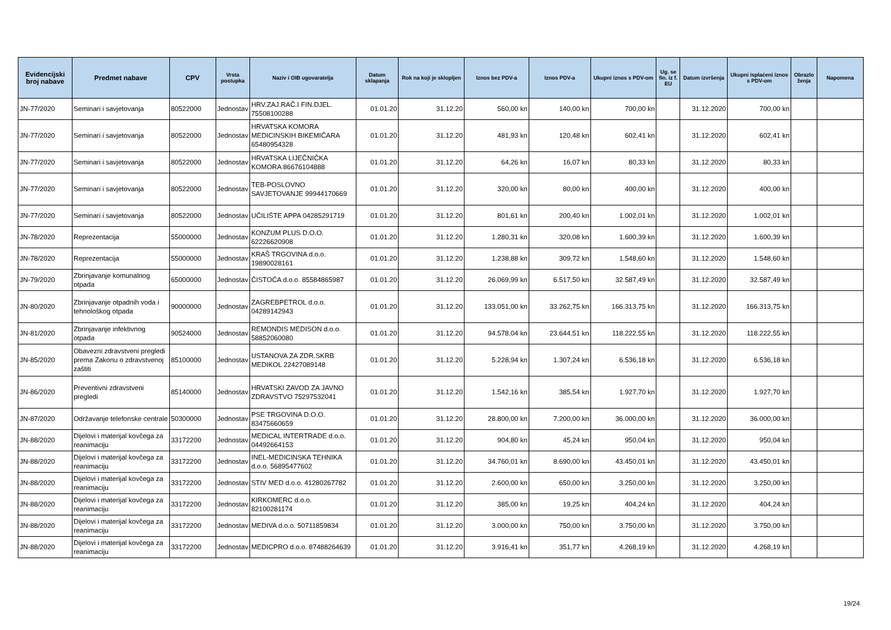| Evidencijski broj nabave | Predmet nabave | CPV | Vrsta postupka | Naziv i OIB ugovaratelja | Datum sklapanja | Rok na koji je sklopljen | Iznos bez PDV-a | Iznos PDV-a | Ukupni iznos s PDV-om | Ug. se fin. iz f. EU | Datum izvršenja | Ukupni isplaćeni iznos s PDV-om | Obrazlo ženja | Napomena |
| --- | --- | --- | --- | --- | --- | --- | --- | --- | --- | --- | --- | --- | --- | --- |
| JN-77/2020 | Seminari i savjetovanja | 80522000 | Jednostav | HRV.ZAJ.RAČ.I FIN.DJEL. 75508100288 | 01.01.20 | 31.12.20 | 560,00 kn | 140,00 kn | 700,00 kn | | 31.12.2020 | 700,00 kn | | |
| JN-77/2020 | Seminari i savjetovanja | 80522000 | Jednostav | HRVATSKA KOMORA MEDICINSKIH BIKEMIČARA 65480954328 | 01.01.20 | 31.12.20 | 481,93 kn | 120,48 kn | 602,41 kn | | 31.12.2020 | 602,41 kn | | |
| JN-77/2020 | Seminari i savjetovanja | 80522000 | Jednostav | HRVATSKA LIJEČNIČKA KOMORA 86676104888 | 01.01.20 | 31.12.20 | 64,26 kn | 16,07 kn | 80,33 kn | | 31.12.2020 | 80,33 kn | | |
| JN-77/2020 | Seminari i savjetovanja | 80522000 | Jednostav | TEB-POSLOVNO SAVJETOVANJE 99944170669 | 01.01.20 | 31.12.20 | 320,00 kn | 80,00 kn | 400,00 kn | | 31.12.2020 | 400,00 kn | | |
| JN-77/2020 | Seminari i savjetovanja | 80522000 | Jednostav | UČILIŠTE APPA 04285291719 | 01.01.20 | 31.12.20 | 801,61 kn | 200,40 kn | 1.002,01 kn | | 31.12.2020 | 1.002,01 kn | | |
| JN-78/2020 | Reprezentacija | 55000000 | Jednostav | KONZUM PLUS D.O.O. 62226620908 | 01.01.20 | 31.12.20 | 1.280,31 kn | 320,08 kn | 1.600,39 kn | | 31.12.2020 | 1.600,39 kn | | |
| JN-78/2020 | Reprezentacija | 55000000 | Jednostav | KRAŠ TRGOVINA d.o.o. 19890028161 | 01.01.20 | 31.12.20 | 1.238,88 kn | 309,72 kn | 1.548,60 kn | | 31.12.2020 | 1.548,60 kn | | |
| JN-79/2020 | Zbrinjavanje komunalnog otpada | 65000000 | Jednostav | ČISTOĆA d.o.o. 85584865987 | 01.01.20 | 31.12.20 | 26.069,99 kn | 6.517,50 kn | 32.587,49 kn | | 31.12.2020 | 32.587,49 kn | | |
| JN-80/2020 | Zbrinjavanje otpadnih voda i tehnološkog otpada | 90000000 | Jednostav | ZAGREBPETROL d.o.o. 04289142943 | 01.01.20 | 31.12.20 | 133.051,00 kn | 33.262,75 kn | 166.313,75 kn | | 31.12.2020 | 166.313,75 kn | | |
| JN-81/2020 | Zbrinjavanje infektivnog otpada | 90524000 | Jednostav | REMONDIS MEDISON d.o.o. 58852060080 | 01.01.20 | 31.12.20 | 94.578,04 kn | 23.644,51 kn | 118.222,55 kn | | 31.12.2020 | 118.222,55 kn | | |
| JN-85/2020 | Obavezni zdravstveni pregledi prema Zakonu o zdravstvenoj zaštiti | 85100000 | Jednostav | USTANOVA ZA ZDR.SKRB MEDIKOL 22427089148 | 01.01.20 | 31.12.20 | 5.228,94 kn | 1.307,24 kn | 6.536,18 kn | | 31.12.2020 | 6.536,18 kn | | |
| JN-86/2020 | Preventivni zdravstveni pregledi | 85140000 | Jednostav | HRVATSKI ZAVOD ZA JAVNO ZDRAVSTVO 75297532041 | 01.01.20 | 31.12.20 | 1.542,16 kn | 385,54 kn | 1.927,70 kn | | 31.12.2020 | 1.927,70 kn | | |
| JN-87/2020 | Održavanje telefonske centrale | 50300000 | Jednostav | PSE TRGOVINA D.O.O. 83475660659 | 01.01.20 | 31.12.20 | 28.800,00 kn | 7.200,00 kn | 36.000,00 kn | | 31.12.2020 | 36.000,00 kn | | |
| JN-88/2020 | Dijelovi i materijal kovčega za reanimaciju | 33172200 | Jednostav | MEDICAL INTERTRADE d.o.o. 04492664153 | 01.01.20 | 31.12.20 | 904,80 kn | 45,24 kn | 950,04 kn | | 31.12.2020 | 950,04 kn | | |
| JN-88/2020 | Dijelovi i materijal kovčega za reanimaciju | 33172200 | Jednostav | INEL-MEDICINSKA TEHNIKA d.o.o. 56895477602 | 01.01.20 | 31.12.20 | 34.760,01 kn | 8.690,00 kn | 43.450,01 kn | | 31.12.2020 | 43.450,01 kn | | |
| JN-88/2020 | Dijelovi i materijal kovčega za reanimaciju | 33172200 | Jednostav | STIV MED d.o.o. 41280267782 | 01.01.20 | 31.12.20 | 2.600,00 kn | 650,00 kn | 3.250,00 kn | | 31.12.2020 | 3.250,00 kn | | |
| JN-88/2020 | Dijelovi i materijal kovčega za reanimaciju | 33172200 | Jednostav | KIRKOMERC d.o.o. 82100281174 | 01.01.20 | 31.12.20 | 385,00 kn | 19,25 kn | 404,24 kn | | 31.12.2020 | 404,24 kn | | |
| JN-88/2020 | Dijelovi i materijal kovčega za reanimaciju | 33172200 | Jednostav | MEDIVA d.o.o. 50711859834 | 01.01.20 | 31.12.20 | 3.000,00 kn | 750,00 kn | 3.750,00 kn | | 31.12.2020 | 3.750,00 kn | | |
| JN-88/2020 | Dijelovi i materijal kovčega za reanimaciju | 33172200 | Jednostav | MEDICPRO d.o.o. 87488264639 | 01.01.20 | 31.12.20 | 3.916,41 kn | 351,77 kn | 4.268,19 kn | | 31.12.2020 | 4.268,19 kn | | |
19/24